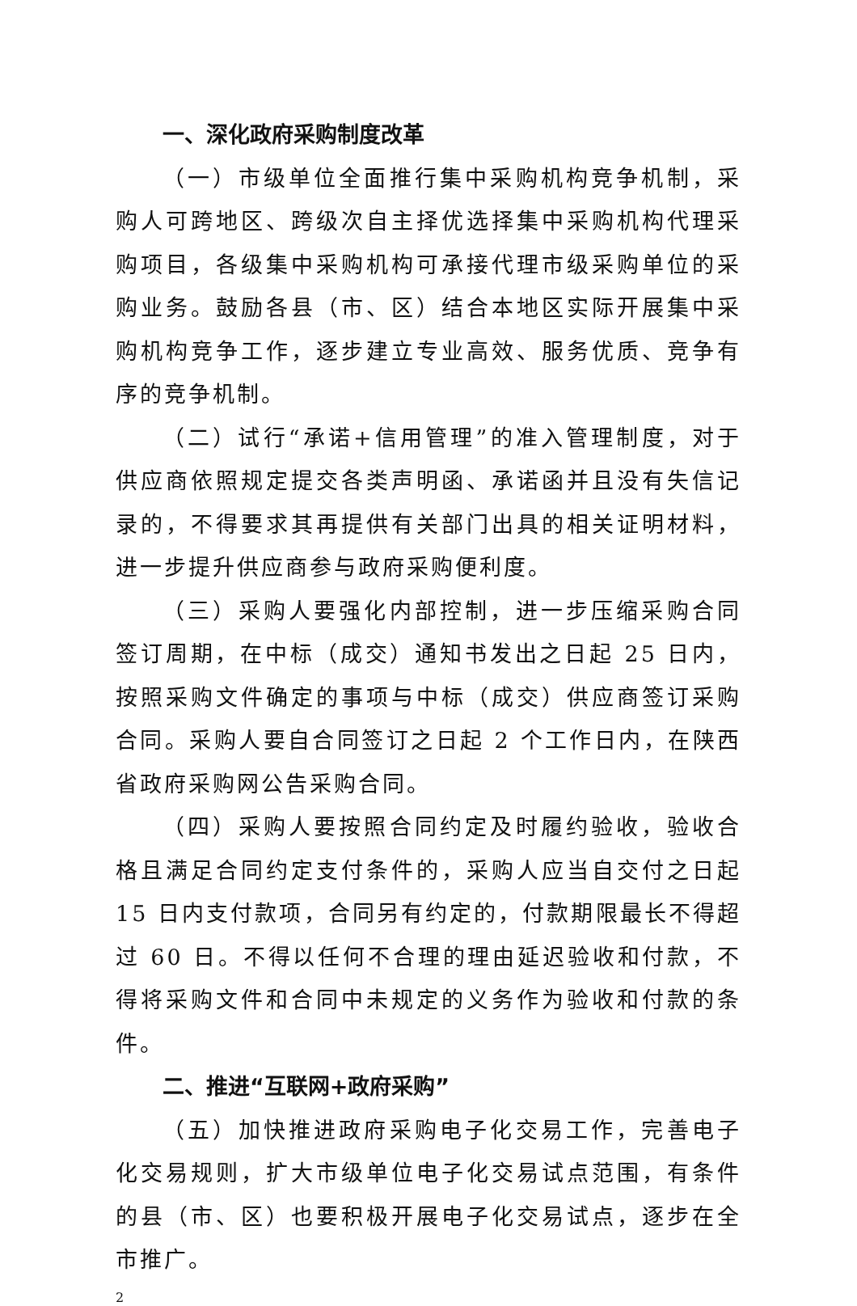一、深化政府采购制度改革
（一）市级单位全面推行集中采购机构竞争机制，采购人可跨地区、跨级次自主择优选择集中采购机构代理采购项目，各级集中采购机构可承接代理市级采购单位的采购业务。鼓励各县（市、区）结合本地区实际开展集中采购机构竞争工作，逐步建立专业高效、服务优质、竞争有序的竞争机制。
（二）试行“承诺+信用管理”的准入管理制度，对于供应商依照规定提交各类声明函、承诺函并且没有失信记录的，不得要求其再提供有关部门出具的相关证明材料，进一步提升供应商参与政府采购便利度。
（三）采购人要强化内部控制，进一步压缩采购合同签订周期，在中标（成交）通知书发出之日起 25 日内，按照采购文件确定的事项与中标（成交）供应商签订采购合同。采购人要自合同签订之日起 2 个工作日内，在陕西省政府采购网公告采购合同。
（四）采购人要按照合同约定及时履约验收，验收合格且满足合同约定支付条件的，采购人应当自交付之日起 15 日内支付款项，合同另有约定的，付款期限最长不得超过 60 日。不得以任何不合理的理由延迟验收和付款，不得将采购文件和合同中未规定的义务作为验收和付款的条件。
二、推进“互联网+政府采购”
（五）加快推进政府采购电子化交易工作，完善电子化交易规则，扩大市级单位电子化交易试点范围，有条件的县（市、区）也要积极开展电子化交易试点，逐步在全市推广。
2